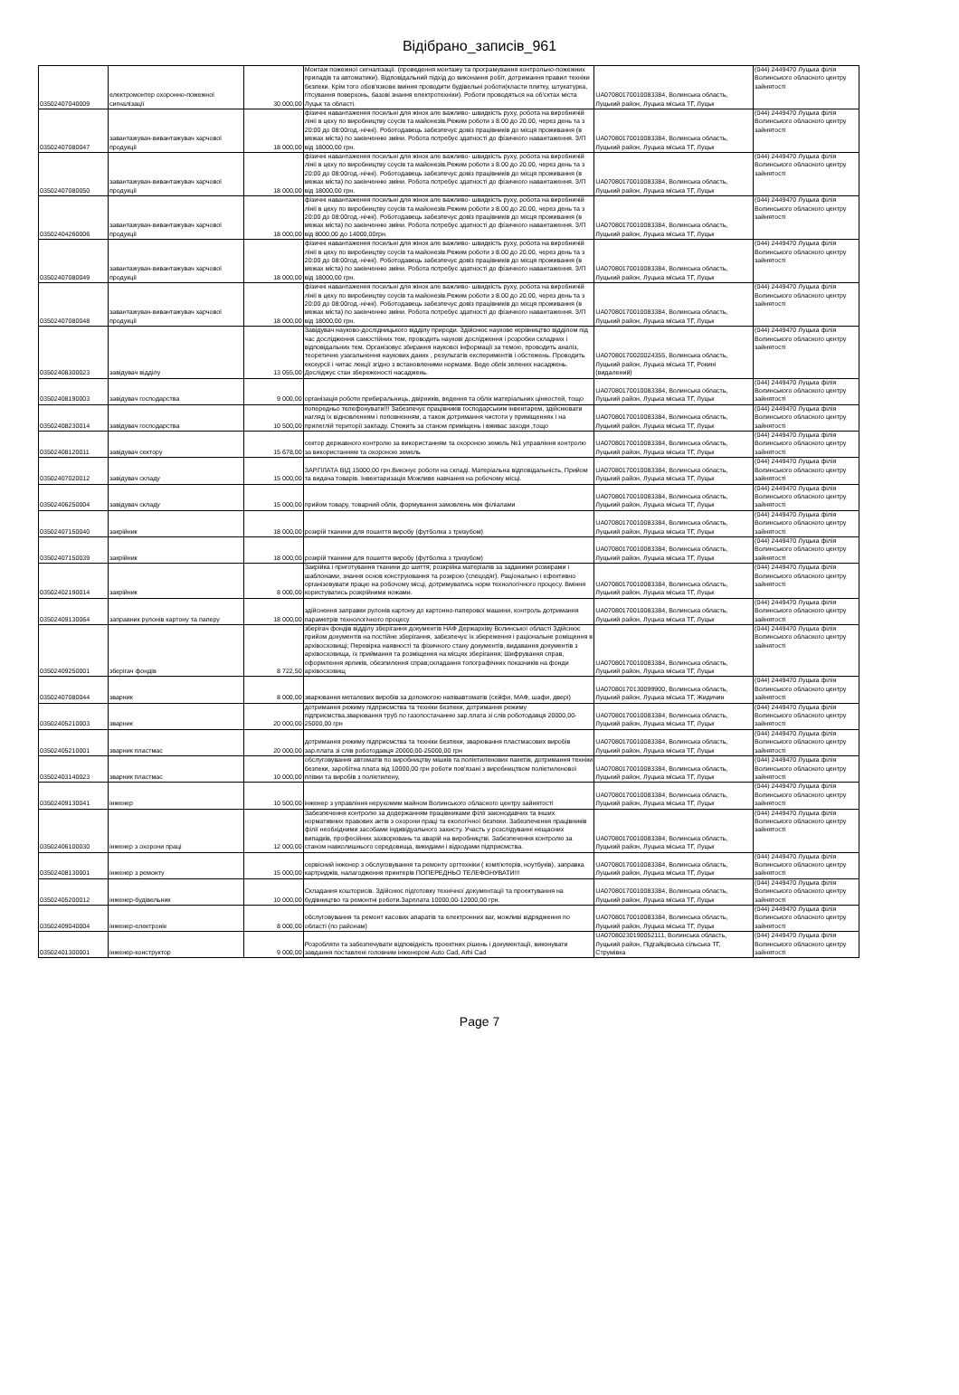Відібрано_записів_961
| 03502407040009 | електромонтер охоронно-пожежної сигналізації | 30 000,00 | Монтаж пожежної сигналізації. (проведення монтажу та програмування контрольно-пожежних приладів та автоматики). Відповідальний підхід до виконання робіт, дотримання правил техніки безпеки. Крім того обов'язкове вміння проводити будівельні роботи(класти плитку, штукатурка, гітсування поверхонь, базові знання електротехніки). Роботи проводяться на об'єктах міста Луцьк та області. | UA07080170010083384, Волинська область, Луцький район, Луцька міська ТГ, Луцьк | (044) 2449470 Луцька філія Волинського обласного центру зайнятості |
| 03502407080047 | завантажувач-вивантажувач харчової продукції | 18 000,00 | фізичні навантаження посильні для жінок але важливо- швидкість руху, робота на виробничій лінії в цеху по виробництву соусів та майонезів.Режим роботи з 8.00 до 20.00, через день та з 20:00 до 08:00год.-нічні). Роботодавець забезпечує довіз працівників до місця проживання (в межах міста) по закінченню зміни. Робота потребує здатності до фізичного навантаження. З/П від 18000,00 грн. | UA07080170010083384, Волинська область, Луцький район, Луцька міська ТГ, Луцьк | (044) 2449470 Луцька філія Волинського обласного центру зайнятості |
| 03502407080050 | завантажувач-вивантажувач харчової продукції | 18 000,00 | фізичні навантаження посильні для жінок але важливо- швидкість руху, робота на виробничій лінії в цеху по виробництву соусів та майонезів.Режим роботи з 8.00 до 20.00, через день та з 20:00 до 08:00год.-нічні). Роботодавець забезпечує довіз працівників до місця проживання (в межах міста) по закінченню зміни. Робота потребує здатності до фізичного навантаження. З/П від 18000,00 грн. | UA07080170010083384, Волинська область, Луцький район, Луцька міська ТГ, Луцьк | (044) 2449470 Луцька філія Волинського обласного центру зайнятості |
| 03502404260006 | завантажувач-вивантажувач харчової продукції | 18 000,00 | фізичні навантаження посильні для жінок але важливо- швидкість руху, робота на виробничій лінії в цеху по виробництву соусів та майонезів.Режим роботи з 8.00 до 20.00, через день та з 20:00 до 08:00год.-нічні). Роботодавець забезпечує довіз працівників до місця проживання (в межах міста) по закінченню зміни. Робота потребує здатності до фізичного навантаження. З/П від 8000,00 до 14000,00грн. | UA07080170010083384, Волинська область, Луцький район, Луцька міська ТГ, Луцьк | (044) 2449470 Луцька філія Волинського обласного центру зайнятості |
| 03502407080049 | завантажувач-вивантажувач харчової продукції | 18 000,00 | фізичні навантаження посильні для жінок але важливо- швидкість руху, робота на виробничій лінії в цеху по виробництву соусів та майонезів.Режим роботи з 8.00 до 20.00, через день та з 20:00 до 08:00год.-нічні). Роботодавець забезпечує довіз працівників до місця проживання (в межах міста) по закінченню зміни. Робота потребує здатності до фізичного навантаження. З/П від 18000,00 грн. | UA07080170010083384, Волинська область, Луцький район, Луцька міська ТГ, Луцьк | (044) 2449470 Луцька філія Волинського обласного центру зайнятості |
| 03502407080048 | завантажувач-вивантажувач харчової продукції | 18 000,00 | фізичні навантаження посильні для жінок але важливо- швидкість руху, робота на виробничій лінії в цеху по виробництву соусів та майонезів.Режим роботи з 8.00 до 20.00, через день та з 20:00 до 08:00год.-нічні). Роботодавець забезпечує довіз працівників до місця проживання (в межах міста) по закінченню зміни. Робота потребує здатності до фізичного навантаження. З/П від 18000,00 грн. | UA07080170010083384, Волинська область, Луцький район, Луцька міська ТГ, Луцьк | (044) 2449470 Луцька філія Волинського обласного центру зайнятості |
| 03502408300023 | завідувач відділу | 13 055,00 | Завідувач науково-дослідницького відділу природи. Здійснює наукове керівництво відділом під час дослідження самостійних тем, проводить наукові дослідження і розробки складних і відповідальних тем. Організовує збирання наукової інформації за темою, проводить аналіз, теоретичне узагальнення наукових даних , результатів експериментів і обстежень. Проводить екскурсії і читає лекції згідно з встановленими нормами. Веде облік зелених насаджень. Досліджує стан збереженості насаджень. | UA07080170020024355, Волинська область, Луцький район, Луцька міська ТГ, Рокині (видалений) | (044) 2449470 Луцька філія Волинського обласного центру зайнятості |
| 03502408190003 | завідувач господарства | 9 000,00 | організація роботи прибиральниць, двірників, ведення та облік матеріальних цінностей, тощо | UA07080170010083384, Волинська область, Луцький район, Луцька міська ТГ, Луцьк | (044) 2449470 Луцька філія Волинського обласного центру зайнятості |
| 03502408230014 | завідувач господарства | 10 500,00 | попередньо телефонувати!!! Забезпечує працівників господарським інвентарем, здійснювати нагляд їх відновленням і поповненням, а також дотримання чистоти у приміщеннях і на прилеглій території закладу. Стежить за станом приміщень і вживає заходи ,тощо | UA07080170010083384, Волинська область, Луцький район, Луцька міська ТГ, Луцьк | (044) 2449470 Луцька філія Волинського обласного центру зайнятості |
| 03502408120011 | завідувач сектору | 15 678,00 | сектор державного контролю за використанням та охороною земель №1 управління контролю за використанням та охороною земель | UA07080170010083384, Волинська область, Луцький район, Луцька міська ТГ, Луцьк | (044) 2449470 Луцька філія Волинського обласного центру зайнятості |
| 03502407020012 | завідувач складу | 15 000,00 | ЗАР.ПЛАТА ВІД 15000,00 грн.Виконує роботи на складі. Матеріальна відповідальність, Прийом та видача товарів. Інвентаризація Можливе навчання на робочому місці. | UA07080170010083384, Волинська область, Луцький район, Луцька міська ТГ, Луцьк | (044) 2449470 Луцька філія Волинського обласного центру зайнятості |
| 03502406250004 | завідувач складу | 15 000,00 | прийом товару, товарний облік, формування замовлень між філіалами | UA07080170010083384, Волинська область, Луцький район, Луцька міська ТГ, Луцьк | (044) 2449470 Луцька філія Волинського обласного центру зайнятості |
| 03502407150040 | закрійник | 18 000,00 | розкрій тканини для пошиття виробу (футболка з тризубом) | UA07080170010083384, Волинська область, Луцький район, Луцька міська ТГ, Луцьк | (044) 2449470 Луцька філія Волинського обласного центру зайнятості |
| 03502407150039 | закрійник | 18 000,00 | розкрій тканини для пошиття виробу (футболка з тризубом) | UA07080170010083384, Волинська область, Луцький район, Луцька міська ТГ, Луцьк | (044) 2449470 Луцька філія Волинського обласного центру зайнятості |
| 03502402190014 | закрійник | 8 000,00 | Закрійка і приготування тканини до шиття; розкрійка матеріалів за заданими розмірами і шаблонами, знання основ конструювання та розкрою (спецодяг). Раціонально і ефективно організовувати працю на робочому місці, дотримуватись норм технологічного процесу. Вміння користуватись розкрійними ножами. | UA07080170010083384, Волинська область, Луцький район, Луцька міська ТГ, Луцьк | (044) 2449470 Луцька філія Волинського обласного центру зайнятості |
| 03502409130064 | заправник рулонів картону та паперу | 18 000,00 | здійснення заправки рулонів картону до картонно-паперової машини, контроль дотримання параметрів технологічного процесу | UA07080170010083384, Волинська область, Луцький район, Луцька міська ТГ, Луцьк | (044) 2449470 Луцька філія Волинського обласного центру зайнятості |
| 03502409250001 | зберігач фондів | 8 722,50 | зберігач фондів відділу зберігання документів НАФ Держархіву Волинської області Здійснює прийом документів на постійне зберігання, забезпечує їх збереження і раціональне роміщення в архівосховищі; Перевірка наявності та фізичного стану документів, видавання документів з архівосховища, їх приймання та розміщення на місцях зберігання; Шифрування справ, оформлення ярликів, обезпилення справ;складання топографічних показчиків на фонди архівосховищ | UA07080170010083384, Волинська область, Луцький район, Луцька міська ТГ, Луцьк | (044) 2449470 Луцька філія Волинського обласного центру зайнятості |
| 03502407080044 | зварник | 8 000,00 | зварювання металевих виробів за допомогою напівавтоматів (сейфи, МАФ, шафи, двері) | UA07080170130099900, Волинська область, Луцький район, Луцька міська ТГ, Жидичин | (044) 2449470 Луцька філія Волинського обласного центру зайнятості |
| 03502405210003 | зварник | 20 000,00 | дотримання режиму підприємства та техніки безпеки, дотримання режиму підприємства,зварювання труб по газопостачанню зар.плата зі слів роботодавця 20000,00-25000,00 грн | UA07080170010083384, Волинська область, Луцький район, Луцька міська ТГ, Луцьк | (044) 2449470 Луцька філія Волинського обласного центру зайнятості |
| 03502405210001 | зварник пластмас | 20 000,00 | дотримання режиму підприємства та техніки безпеки, зварювання пластмасових виробів зар.плата зі слів роботодавця 20000,00-25000,00 грн | UA07080170010083384, Волинська область, Луцький район, Луцька міська ТГ, Луцьк | (044) 2449470 Луцька філія Волинського обласного центру зайнятості |
| 03502403140023 | зварник пластмас | 10 000,00 | обслуговування автоматів по виробництву мішків та поліетиленових пакетів, дотримання техніки безпеки, заробітна плата від 10000,00 грн роботи пов'язані з виробництвом поліетиленової плівки та виробів з поліетилену, | UA07080170010083384, Волинська область, Луцький район, Луцька міська ТГ, Луцьк | (044) 2449470 Луцька філія Волинського обласного центру зайнятості |
| 03502409130041 | інженер | 10 500,00 | інженер з управління нерухомим майном Волинського обласного центру зайнятості | UA07080170010083384, Волинська область, Луцький район, Луцька міська ТГ, Луцьк | (044) 2449470 Луцька філія Волинського обласного центру зайнятості |
| 03502406100030 | інженер з охорони праці | 12 000,00 | Забезпечення контролю за додержанням працівниками філії законодавчих та інших нормативних правових актів з охорони праці та екологічної безпеки. Забезпечення працівників філії необхідними засобами індивідуального захисту. Участь у розслідуванні нещасних випадків, професійних захворювань та аварій на виробництві. Забезпечення контролю за станом навколишнього середовища, викидами і відходами підприємства. | UA07080170010083384, Волинська область, Луцький район, Луцька міська ТГ, Луцьк | (044) 2449470 Луцька філія Волинського обласного центру зайнятості |
| 03502408130001 | інженер з ремонту | 15 000,00 | сервісний інженер з обслуговування та ремонту оргтехніки ( комп'ютерів, ноутбуків), заправка картриджів, налагодження принтерів ПОПЕРЕДНЬО ТЕЛЕФОНУВАТИ!!! | UA07080170010083384, Волинська область, Луцький район, Луцька міська ТГ, Луцьк | (044) 2449470 Луцька філія Волинського обласного центру зайнятості |
| 03502405200012 | інженер-будівельник | 10 000,00 | Складання кошторисів. Здійснює підготовку технічної документації та проектування на будівництво та ремонтні роботи.Зарплата 10000,00-12000,00 грн. | UA07080170010083384, Волинська область, Луцький район, Луцька міська ТГ, Луцьк | (044) 2449470 Луцька філія Волинського обласного центру зайнятості |
| 03502409040004 | інженер-електронік | 8 000,00 | обслуговування та ремонт касових апаратів та електронних ваг, можливі відрядження по області (по районам) | UA07080170010083384, Волинська область, Луцький район, Луцька міська ТГ, Луцьк | (044) 2449470 Луцька філія Волинського обласного центру зайнятості |
| 03502401300001 | інженер-конструктор | 9 000,00 | Розробляти та забезпечувати відповідність проектних рішень і документації, виконувати завдання поставлені головним інженером Auto Cad, Arhi Cad | UA07080230190052111, Волинська область, Луцький район, Підгайцівська сільська ТГ, Струмівка | (044) 2449470 Луцька філія Волинського обласного центру зайнятості |
Page 7